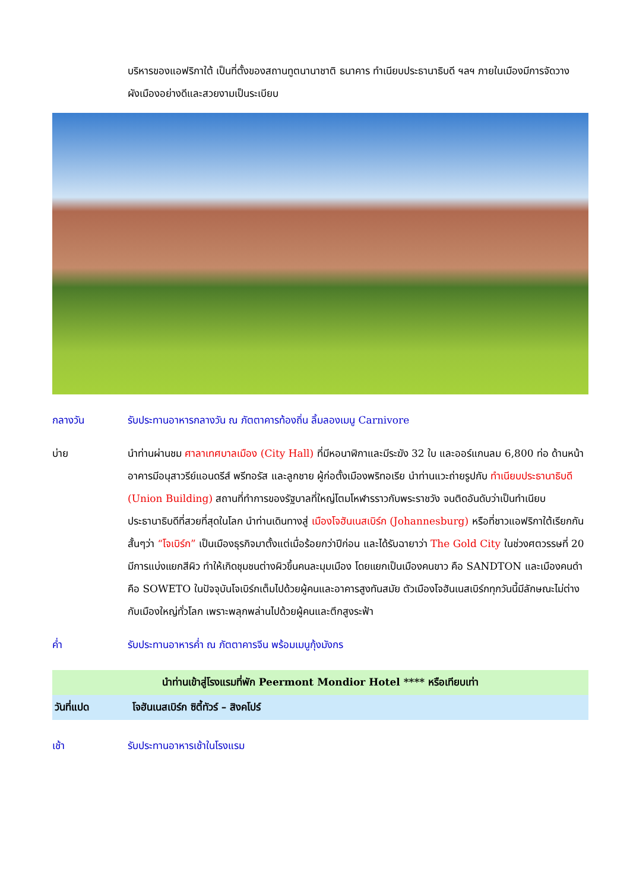บริหารของแอฟริกาใต้ เป็นที่ตั้งของสถานทูตนานาชาติ ธนาคาร ทำเนียบประธานาธิบดี ฯลฯ ภายในเมืองมีการจัดวางผังเมืองอย่างดีและสวยงามเป็นระเบียบ
กลางวัน รับประทานอาหารกลางวัน ณ ภัตตาคารท้องถิ่น ลิ้มลองเมนู Carnivore
บ่าย นำท่านผ่านชม ศาลาเทศบาลเมือง (City Hall) ที่มีหอนาฬิกาและมีระฆัง 32 ใบ และออร์แกนลม 6,800 ท่อ ด้านหน้าอาคารมีอนุสาวรีย์แอนดรีส์ พรีทอรัส และลูกชาย ผู้ก่อตั้งเมืองพริทอเรีย นำท่านแวะถ่ายรูปกับ ทำเนียบประธานาธิบดี (Union Building) สถานที่ทำการของรัฐบาลที่ใหญ่โตมโหฬารราวกับพระราชวัง จนติดอันดับว่าเป็นทำเนียบประธานาธิบดีที่สวยที่สุดในโลก นำท่านเดินทางสู่ เมืองโจฮันเนสเบิร์ก (Johannesburg) หรือที่ชาวแอฟริกาใต้เรียกกันสั้นๆว่า “โจเบิร์ก” เป็นเมืองธุรกิจมาตั้งแต่เมื่อร้อยกว่าปีก่อน และได้รับฉายาว่า The Gold City ในช่วงศตวรรษที่ 20 มีการแบ่งแยกสีผิว ทำให้เกิดชุมชนต่างผิวขึ้นคนละมุมเมือง โดยแยกเป็นเมืองคนขาว คือ SANDTON และเมืองคนดำคือ SOWETO ในปัจจุบันโจเบิร์กเต็มไปด้วยผู้คนและอาคารสูงทันสมัย ตัวเมืองโจฮันเนสเบิร์กทุกวันนี้มีลักษณะไม่ต่างกับเมืองใหญ่ทั่วโลก เพราะพลุกพล่านไปด้วยผู้คนและตึกสูงระฟ้า
ค่ำ รับประทานอาหารค่ำ ณ ภัตตาคารจีน พร้อมเมนูกุ้งมังกร
| นำท่านเข้าสู่โรงแรมที่พัก Peermont Mondior Hotel **** หรือเทียบเท่า | |
| วันที่แปด | โจฮันเนสเบิร์ก ซิตี้ทัวร์ – สิงคโปร์ |
เช้า รับประทานอาหารเช้าในโรงแรม